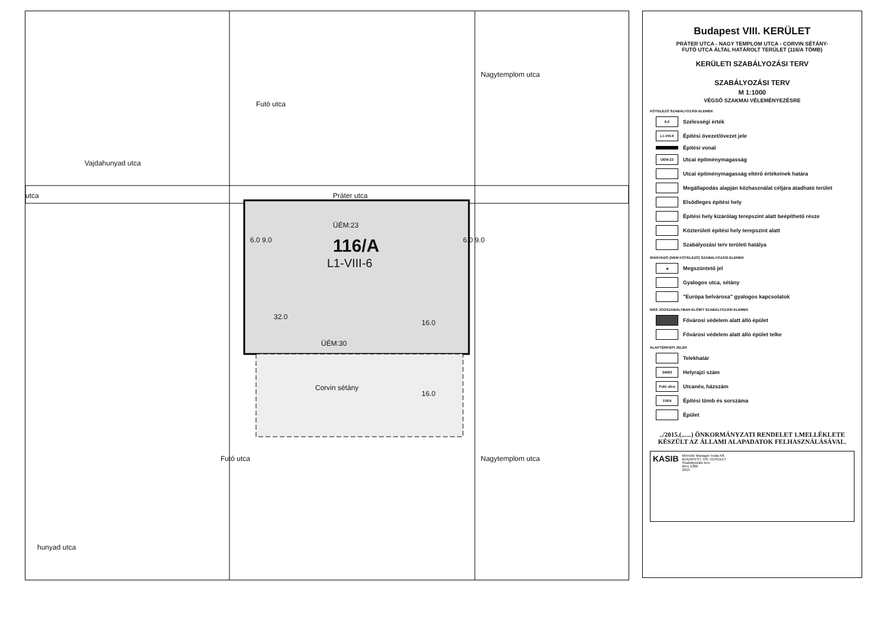Práter utca utca
ÜÉM:23
116/A
L1-VIII-6
ÜÉM:30
Corvin sétány
Futó utca
Vajdahunyad utca
Nagytemplom utca
Nagytemplom utca Futó utca
hunyad utca
6.0 9.0 6.0 9.0
32.0
16.0
16.0
Budapest VIII. KERÜLET
PRÁTER UTCA - NAGY TEMPLOM UTCA - CORVIN SÉTÁNY-
FUTÓ UTCA ÁLTAL HATÁROLT TERÜLET (116/A TÖMB)
KERÜLETI SZABÁLYOZÁSI TERV
SZABÁLYOZÁSI TERV
M 1:1000
VÉGSŐ SZAKMAI VÉLEMÉNYEZÉSRE
KÖTELEZŐ SZABÁLYOZÁSI ELEMEK
6,0 Szélességi érték
L1-VIII-6 Építési övezet/övezet jele
Építési vonal
ÜÉM:23 Utcai építménymagasság
Utcai építménymagasság eltérő értékeinek határa
Megállapodás alapján közhasználat céljára átadható terület
Elsődleges építési hely
Építési hely kizárólag terepszint alatt beépíthető része
Közterületi építési hely terepszint alatt
Szabályozási terv területi hatálya
IRÁNYADÓ (NEM KÖTELEZŐ) SZABÁLYOZÁSI ELEMEK
✳ Megszüntető jel
Gyalogos utca, sétány
"Európa belvárosa" gyalogos kapcsolatok
MÁS JOGSZABÁLYBAN ELŐÍRT SZABÁLYOZÁSI ELEMEK
Fővárosi védelem alatt álló épület
Fővárosi védelem alatt álló épület telke
ALAPTÉRKÉPI JELEK
Telekhatár
34963 Helyrajzi szám
Futó utca Utcanév, házszám
116/A Építési tömb és sorszáma
Épület
../2015.(......) ÖNKORMÁNYZATI RENDELET 1.MELLÉKLETE
KÉSZÜLT AZ ÁLLAMI ALAPADATOK FELHASZNÁLÁSÁVAL.
KASIB
Mérnöki Manager Iroda Kft.
BUDAPEST, VIII. KERÜLET
Szabályozási terv
M=1:1000
2015